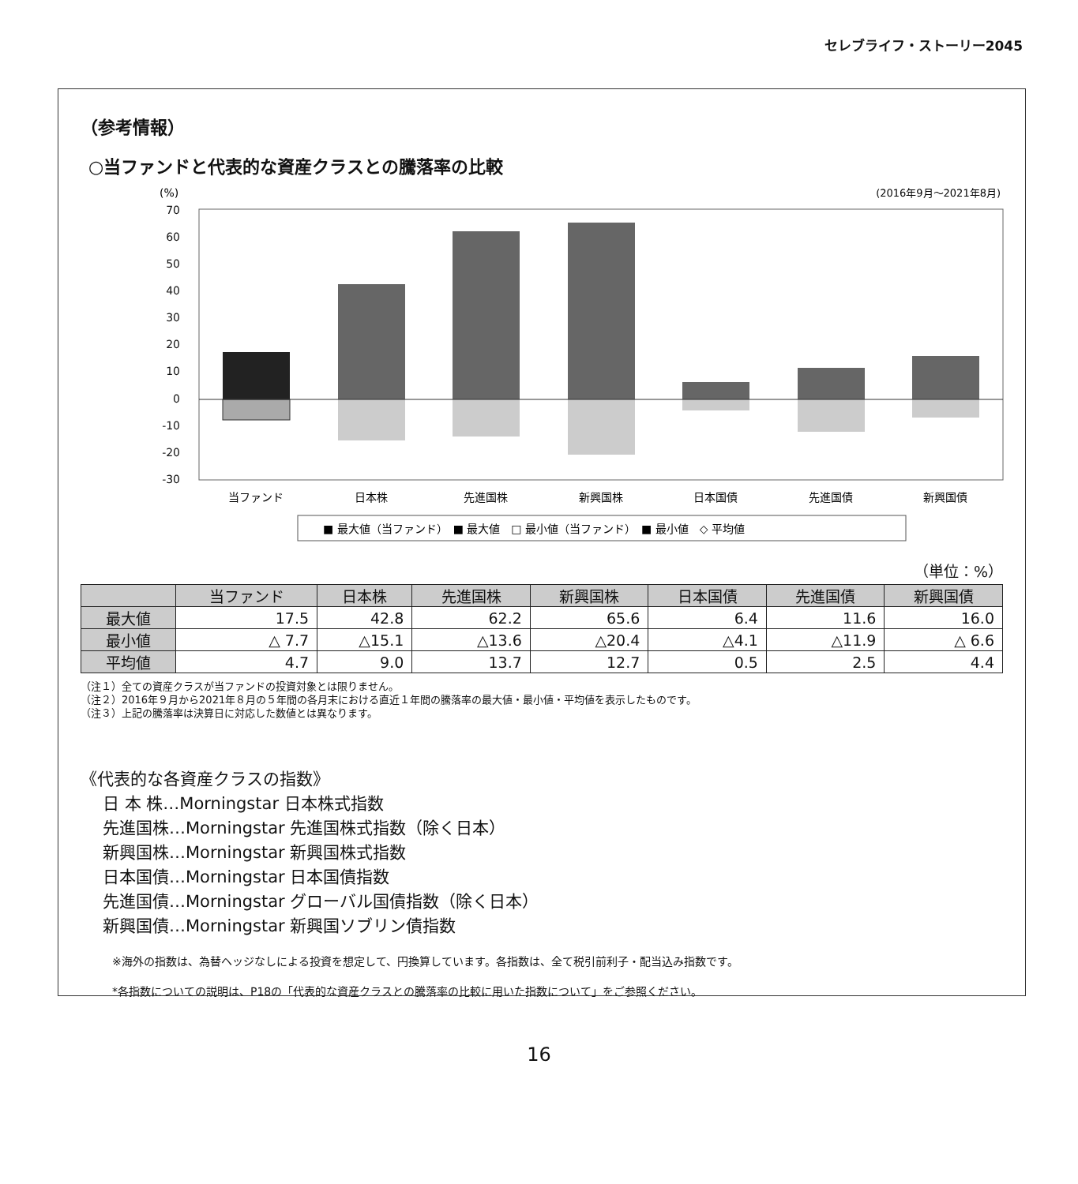セレブライフ・ストーリー2045
（参考情報）
○当ファンドと代表的な資産クラスとの騰落率の比較
(%)
(2016年9月〜2021年8月)
70
60
50
40
30
20
10
0
-10
-20
-30
当ファンド
日本株
先進国株
新興国株
日本国債
先進国債
新興国債
■ 最大値（当ファンド）　■ 最大値　□ 最小値（当ファンド）　■ 最小値　◇ 平均値
（単位：%）
| | 当ファンド | 日本株 | 先進国株 | 新興国株 | 日本国債 | 先進国債 | 新興国債 |
| --- | --- | --- | --- | --- | --- | --- | --- |
| 最大値 | 17.5 | 42.8 | 62.2 | 65.6 | 6.4 | 11.6 | 16.0 |
| 最小値 | △ 7.7 | △15.1 | △13.6 | △20.4 | △4.1 | △11.9 | △ 6.6 |
| 平均値 | 4.7 | 9.0 | 13.7 | 12.7 | 0.5 | 2.5 | 4.4 |
（注１）全ての資産クラスが当ファンドの投資対象とは限りません。
（注２）2016年９月から2021年８月の５年間の各月末における直近１年間の騰落率の最大値・最小値・平均値を表示したものです。
（注３）上記の騰落率は決算日に対応した数値とは異なります。
《代表的な各資産クラスの指数》
日 本 株…Morningstar 日本株式指数
先進国株…Morningstar 先進国株式指数（除く日本）
新興国株…Morningstar 新興国株式指数
日本国債…Morningstar 日本国債指数
先進国債…Morningstar グローバル国債指数（除く日本）
新興国債…Morningstar 新興国ソブリン債指数
※海外の指数は、為替ヘッジなしによる投資を想定して、円換算しています。各指数は、全て税引前利子・配当込み指数です。
*各指数についての説明は、P18の「代表的な資産クラスとの騰落率の比較に用いた指数について」をご参照ください。
16